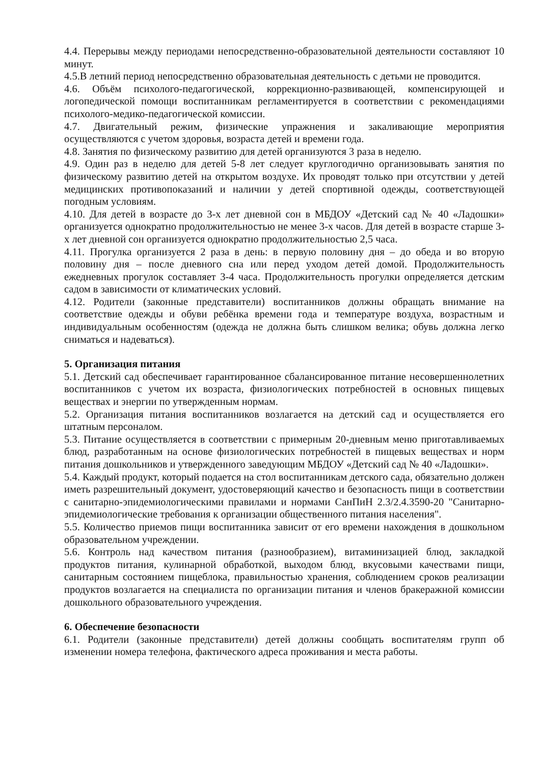4.4. Перерывы между периодами непосредственно-образовательной деятельности составляют 10 минут.
4.5.В летний период непосредственно образовательная деятельность с детьми не проводится.
4.6. Объём психолого-педагогической, коррекционно-развивающей, компенсирующей и логопедической помощи воспитанникам регламентируется в соответствии с рекомендациями психолого-медико-педагогической комиссии.
4.7. Двигательный режим, физические упражнения и закаливающие мероприятия осуществляются с учетом здоровья, возраста детей и времени года.
4.8. Занятия по физическому развитию для детей организуются 3 раза в неделю.
4.9. Один раз в неделю для детей 5-8 лет следует круглогодично организовывать занятия по физическому развитию детей на открытом воздухе. Их проводят только при отсутствии у детей медицинских противопоказаний и наличии у детей спортивной одежды, соответствующей погодным условиям.
4.10. Для детей в возрасте до 3-х лет дневной сон в МБДОУ «Детский сад № 40 «Ладошки» организуется однократно продолжительностью не менее 3-х часов. Для детей в возрасте старше 3-х лет дневной сон организуется однократно продолжительностью 2,5 часа.
4.11. Прогулка организуется 2 раза в день: в первую половину дня – до обеда и во вторую половину дня – после дневного сна или перед уходом детей домой. Продолжительность ежедневных прогулок составляет 3-4 часа. Продолжительность прогулки определяется детским садом в зависимости от климатических условий.
4.12. Родители (законные представители) воспитанников должны обращать внимание на соответствие одежды и обуви ребёнка времени года и температуре воздуха, возрастным и индивидуальным особенностям (одежда не должна быть слишком велика; обувь должна легко сниматься и надеваться).
5. Организация питания
5.1. Детский сад обеспечивает гарантированное сбалансированное питание несовершеннолетних воспитанников с учетом их возраста, физиологических потребностей в основных пищевых веществах и энергии по утвержденным нормам.
5.2. Организация питания воспитанников возлагается на детский сад и осуществляется его штатным персоналом.
5.3. Питание осуществляется в соответствии с примерным 20-дневным меню приготавливаемых блюд, разработанным на основе физиологических потребностей в пищевых веществах и норм питания дошкольников и утвержденного заведующим МБДОУ «Детский сад № 40 «Ладошки».
5.4. Каждый продукт, который подается на стол воспитанникам детского сада, обязательно должен иметь разрешительный документ, удостоверяющий качество и безопасность пищи в соответствии с санитарно-эпидемиологическими правилами и нормами СанПиН 2.3/2.4.3590-20 "Санитарно-эпидемиологические требования к организации общественного питания населения".
5.5. Количество приемов пищи воспитанника зависит от его времени нахождения в дошкольном образовательном учреждении.
5.6. Контроль над качеством питания (разнообразием), витаминизацией блюд, закладкой продуктов питания, кулинарной обработкой, выходом блюд, вкусовыми качествами пищи, санитарным состоянием пищеблока, правильностью хранения, соблюдением сроков реализации продуктов возлагается на специалиста по организации питания и членов бракеражной комиссии дошкольного образовательного учреждения.
6. Обеспечение безопасности
6.1. Родители (законные представители) детей должны сообщать воспитателям групп об изменении номера телефона, фактического адреса проживания и места работы.